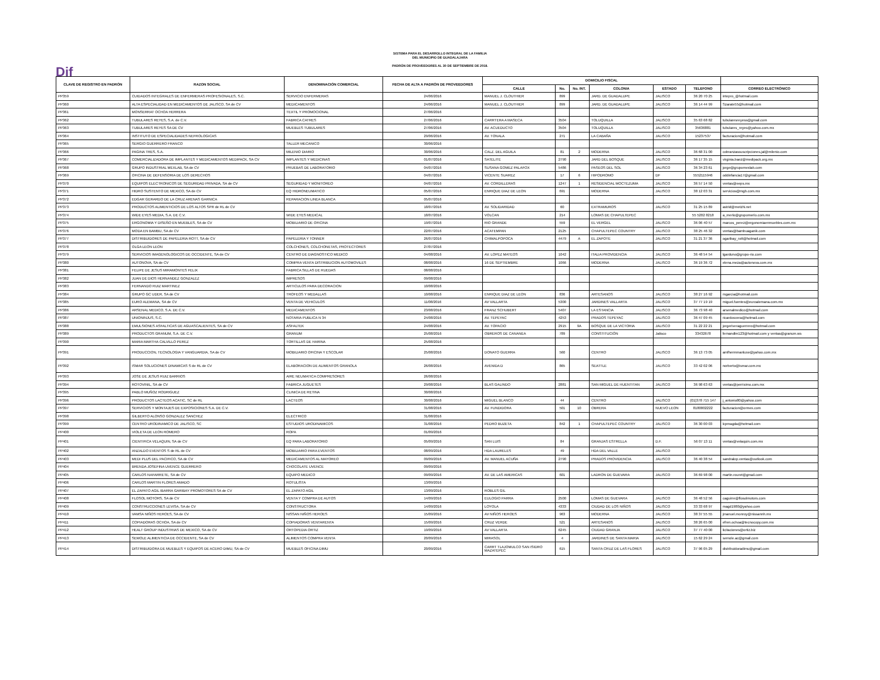Dif
SISTEMA PARA EL DESARROLLO INTEGRAL DE LA FAMILIA
DEL MUNICIPIO DE GUADALAJARA
PADRÓN DE PROVEEDORES AL 30 DE SEPTIEMBRE DE 2018.
| CLAVE DE REGISTRO EN PADRÓN | RAZON SOCIAL | DENOMINACIÓN COMERCIAL | FECHA DE ALTA A PADRÓN DE PROVEEDORES | DOMICILIO FISCAL | | | | | | |
| --- | --- | --- | --- | --- | --- | --- | --- | --- | --- | --- |
| | | | | CALLE | No. | No. INT. | COLONIA | ESTADO | TELEFONO | CORREO ELECTRÓNICO |
| PP359 | CUIDADOS INTEGRALES DE ENFERMERAS PROFESIONALES, S.C. | SERVICIO ENFERMERAS | 24/06/2016 | MANUEL J. CLOUTHIER | 899 | | JARD. DE GUADALUPE | JALISCO | 36 20 70 25 | intepro_@hotmail.com |
| PP360 | ALTA ESPECIALIDAD EN MEDICAMENTOS DE JALISCO, SA de CV | MEDICAMENTOS | 24/06/2016 | MANUEL J. CLOUTHIER | 899 | | JARD. DE GUADALUPE | JALISCO | 36 14 44 99 | Szarate55@hotmail.com |
| PP361 | MONSERRAT OCHOA HERRERA | TEXTIL Y PROMOCIONAL | 27/06/2016 | | | | | | | |
| PP362 | TUBULARES REYES, S.A. de C.V. | FABRICA CATRES | 27/06/2016 | CARRTERA A MASECA | 3504 | | TOLUQUILLA | JALISCO | 35 63 68 82 | tubularesreyess@gmail.com |
| PP363 | TUBULARES REYES SA DE CV | MUEBLES TUBULARES | 27/06/2016 | AV. ACUEDUCTO | 3504 | | TOLUQUILLA | JALISCO | 35636881 | tubulares_reyes@yahoo.com.mx |
| PP364 | INSTITUTO DE ESPECIALIDADES NEFROLOGICAS | | 29/06/2016 | AV. TONALA | 271 | | LA CABAÑA | JALISCO | 15237537 | facturacion@hotmail.com |
| PP365 | SERGIO GUERRERO FRANCO | TALLER MECANICO | 30/06/2016 | | | | | | | |
| PP366 | PAGINA TRES, S.A. | MILENIO DIARIO | 30/06/2016 | CALZ. DEL AGUILA | 81 | 2 | MODERNA | JALISCO | 36 68 31 00 | cobranzassuscripciones.jal@milenio.com |
| PP367 | COMERCIALIZADORA DE IMPLANTES Y MEDICAMENTOS MEDIPACK, SA CV | IMPLANTES Y MEDICINAS | 01/07/2016 | SATELITE | 2790 | | JARD DEL BOSQUE | JALISCO | 36 17 35 15 | virginia.baez@medipack.org.mx |
| PP368 | GRUPO INDUSTRIAL MEXLAB, SA de CV | PRUEBAS DE LABORATORIO | 04/07/2016 | SUSANA GOMEZ PALAFOX | 5486 | | PASEOS DEL SOL | JALISCO | 36 34 23 61 | jorge@grupomexlab.com |
| PP369 | OFICINA DE DEFENSORIA DE LOS DERECHOS | | 04/07/2016 | VICENTE SUAREZ | 17 | 6 | HIPODROMO | DF | 5552115946 | oddinfancia17@gmail.com |
| PP370 | EQUIPOS ELECTRONICOS DE SEGURIDAD PRIVADA, SA de CV | SEGURIDAD Y MONITOREO | 04/07/2016 | AV. CORDILLERAS | 1247 | 1 | RESIDENCIAL MOCTEZUMA | JALISCO | 36 57 14 50 | ventas@eeps.mx |
| PP371 | HIDRO SUSTENTO DE MEXICO, SA de CV | EQ HIDRONEUMATICO | 05/07/2016 | ENRIQUE DIAZ DE LEON | 691 | | MODERNA | JALISCO | 38 12 03 31 | servicios@mgb.com.mx |
| PP372 | EDGAR GERARDO DE LA CRUZ ARENAS GARNICA | REPARACION LINEA BLANCA | 05/07/2016 | | | | | | | |
| PP373 | PRODUCTOS ALIMENTICIOS DE LOS ALTOS SPR de RL de CV | | 18/07/2016 | AV. SOLIDARIDAD | 60 | | EXTRAMUROS | JALISCO | 31 25 15 89 | astrid@metzhi.net |
| PP374 | WIDE EYES MEDIA, S.A. DE C.V. | WIDE EYES MEDICAL | 18/07/2016 | VOLCAN | 214 | | LOMAS DE CHAPULTEPEC | | 55 5202 8218 | a_merlo@grupomerlo.com.mx |
| PP375 | ERGONOMIA Y DISEÑO EN MUEBLES, SA de CV | MOBILIARIO DE OFICINA | 19/07/2016 | RIO GRANDE | 559 | | EL VERGEL | JALISCO | 36 06 40 57 | marcos_perez@ergonomiaenmuebles.com.mx |
| PP376 | MODA EN BAMBU, SA de CV | | 22/07/2016 | ACATEMPAN | 2125 | | CHAPULTEPEC COUNTRY | JALISCO | 38 25 46 32 | ventas@bambuaganik.com |
| PP377 | DISTRIBUIDORES DE PAPELERIA ROTT, SA de CV | PAPELERIA Y TONNER | 26/07/2016 | CHIMALPOPOCA | 4479 | A | EL ZAPOTE | JALISCO | 31 21 37 36 | ogaribay_rott@hotmail.com |
| PP378 | OLGA LEON LEON | COLCHONES, COLCHONETAS, PROTECTORES | 27/07/2016 | | | | | | | |
| PP379 | SERVICIOS IMAGENOLOGICOS DE OCCIDENTE, SA de CV | CENTRO DE DIAGNOSTICO MEDICO | 04/08/2016 | AV. LOPEZ MATEOS | 1042 | | ITALIA PROVIDENCIA | JALISCO | 36 48 54 54 | lgarduno@grupo-rio.com |
| PP380 | AUTONOVA, SA de CV | COMPRA VENTA DISTRIBUCION AUTOMOVILES | 08/08/2016 | 16 DE SEPTIEMBRE | 1066 | | MODERNA | JALISCO | 36 19 36 72 | elena.meza@autonova.com.mx |
| PP381 | FELIPE DE JESUS MIRAMONTES FELIX | FABRICA SILLAS DE RUEDAS | 08/08/2016 | | | | | | | |
| PP382 | JUAN DE DIOS HERNANDEZ GONZALEZ | IMPRESOS | 09/08/2016 | | | | | | | |
| PP383 | FERNANDO RUIZ MARTINEZ | ARTICULOS PARA DECORACION | 10/08/2016 | | | | | | | |
| PP384 | GRUPO GC UDER, SA de CV | TROFEOS Y MEDALLAS | 10/08/2016 | ENRIQUE DIAZ DE LEON | 836 | | ARTESANOS | JALISCO | 38 27 16 92 | mgarcia@hotmail.com |
| PP385 | EURO ALEMANA, SA de CV | VENTA DE VEHICULOS | 11/08/2016 | AV VALLARTA | 5300 | | JARDINES VALLARTA | JALISCO | 37 77 19 19 | miguel.fuentes@euroalemana.com.mx |
| PP386 | ARSENAL MEDICO, S.A. DE C.V. | MEDICAMENTOS | 23/08/2016 | FRANZ SCHUBERT | 5407 | | LA ESTANCIA | JALISCO | 36 73 98 40 | arsenalmedico@hotmail.com |
| PP387 | UNIONINJUS, S.C. | NOTARIA PUBLICA N 34 | 24/08/2016 | AV. TEPEYAC | 4253 | | PRADOS TEPEYAC | JALISCO | 36 47 09 45 | ricardosvera@hotmail.com |
| PP388 | EMULSIONES ASFALTICAS DE AGUASCALIENTES, SA de CV | ASFALTEK | 24/08/2016 | AV. TOPACIO | 2915 | 9A | BOSQUE DE LA VICTORIA | JALISCO | 31 22 22 21 | jorgeriveraguerrero@hotmail.com |
| PP389 | PRODUCTOS GRANUM, S.A. DE C.V. | GRANUM | 25/08/2016 | OBREROS DE CANANEA | 789 | | CONSTITUCIÓN | Jalisco | 33432678 | fernandlm123@hotmail.com y ventas@granum.ws |
| PP390 | MARIA MARTHA CALVILLO PEREZ | TORTILLAS DE HARINA | 25/08/2016 | | | | | | | |
| PP391 | PRODUCCION, TECNOLOGIA Y VANGUARDIA, SA de CV | MOBILIARIO OFICINA Y ESCOLAR | 25/08/2016 | DONATO GUERRA | 560 | | CENTRO | JALISCO | 36 13 73 05 | amfhermmanluxe@yahoo.com.mx |
| PP392 | ISMAR SOLUCIONES DINAMICAS S de RL de CV | ELABORACION DE ALIMENTOS GRANOLA | 26/08/2016 | AVENIDA D | 865 | | SEATTLE | JALISCO | 33 42 02 06 | norberto@ismar.com.mx |
| PP393 | JOSE DE JESUS RUIZ BARRIOS | AIRE NEUMATICA COMPRESORES | 26/08/2016 | | | | | | | |
| PP394 | ROTOVINIL, SA de CV | FABRICA JUGUETES | 29/08/2016 | BLAS GALINDO | 2881 | | SAN MIGUEL DE HUENTITAN | JALISCO | 36 98 63 63 | ventas@perrisimo.com.mx |
| PP395 | PABLO MUÑOZ RODRIGUEZ | CLINICA DE RETINA | 30/08/2016 | | | | | | | |
| PP396 | PRODUCTOS LACTEOS ACATIC, SC de RL | LACTEOS | 30/08/2016 | MIGUEL BLANCO | 44 | | CENTRO | JALISCO | (01)378 715 147 | j_antonio80@yahoo.com |
| PP397 | SERVICIOS Y MONTAJES DE EXPOSICIONES S.A. DE C.V. | | 31/08/2016 | AV. FUNDIDORA | 501 | 10 | OBRERA | NUEVO LEON | 8180002222 | facturacion@ormex.com |
| PP398 | GILBERTO ALONSO GONZALEZ SANCHEZ | ELECTRICO | 31/08/2016 | | | | | | | |
| PP399 | CENTRO URODINAMICO DE JALISCO, SC | ESTUDIOS URODINAMICOS | 31/08/2016 | PEDRO BUZETA | 842 | 1 | CHAPULTEPEC COUNTRY | JALISCO | 36 30 00 03 | lcpmagda@hotmail.com |
| PP400 | VIOLETA DE LEON ROMERO | ROPA | 01/09/2016 | | | | | | | |
| PP401 | CIENTIFICA VELAQUIN, SA de CV | EQ PARA LABORATORIO | 05/09/2016 | SAN LUIS | 84 | | GRANJAS ESTRELLA | D.F. | 56 07 13 11 | ventas@velaquin.com.mx |
| PP402 | ANZALDO EVENTOS S de RL de CV | MOBILIARIO PARA EVENTOS | 08/09/2016 | HDA LAURELES | 49 | | HDA DEL VALLE | JALISCO | | |
| PP403 | MEDI PLUS DEL PACIFICO, SA de CV | MEDICAMENTOS AL MAYOREO | 09/09/2016 | AV. MANUEL ACUÑA | 2790 | | PRADOS PROVIDENCIA | JALISCO | 36 40 38 54 | sandralop.ventas@outlook.com |
| PP404 | BRENDA JOSEFINA UVENCE GUERRERO | CHOCOLATE UVENCE | 09/09/2016 | | | | | | | |
| PP405 | CARLOS NAFARRETE, SA de CV | EQUIPO MEDICO | 09/09/2016 | AV. DE LAS AMERICAS | 601 | | LADRON DE GUEVARA | JALISCO | 36 69 98 00 | martin.rouret@gmail.com |
| PP406 | CARLOS MARTIN FLORES AMADO | ROTULISTA | 13/09/2016 | | | | | | | |
| PP407 | EL ZAPATO AGIL IBARRA GARIBAY PROMOTORES SA de CV | EL ZAPATO AGIL | 13/09/2016 | ROBLES GIL | | | | | | |
| PP408 | FLOSOL MOTORS, SA de CV | VENTA Y COMPRA DE AUTOS | 14/09/2016 | EULOGIO PARRA | 2500 | | LOMAS DE GUEVARA | JALISCO | 36 48 52 56 | caguirre@flosolmotors.com |
| PP409 | CONSTRUCCIONES LEVISA, SA de CV | CONSTRUCTORA | 14/09/2016 | LOYOLA | 4333 | | CIUDAD DE LOS NIÑOS | JALISCO | 33 33 68 97 | magd1980@yahoo.com |
| PP410 | VAMSA NIÑOS HEROES, SA de CV | NISSAN NIÑOS HEROES | 15/09/2016 | AV NIÑOS HEROES | 963 | | MODERNA | JALISCO | 38 37 55 55 | jmanuel.monroy@nissannh.mx |
| PP411 | COPIADORAS OCHOA, SA de CV | COPIADORAS VENTARENTA | 15/09/2016 | CRUZ VERDE | 521 | | ARTESANOS | JALISCO | 38 26 65 00 | efren.ochoa@tecnocopy.com.mx |
| PP412 | HEALT GROUP INDUSTRIAS DE MEXICO, SA de CV | ORTOPEDIA ORTIZ | 19/09/2016 | AV VALLARTA | 6245 | | CIUDAD GRANJA | JALISCO | 37 77 40 00 | licitaciones@ortiz.biz |
| PP413 | SEMOLE ALIMENTICIA DE OCCIDENTE, SA de CV | ALIMENTOS COMPRA VENTA | 20/09/2016 | MIRASOL | 4 | | JARDINES DE SANTA MARIA | JALISCO | 15 62 29 24 | semole.ac@gmail.com |
| PP414 | DISTRIBUIDORA DE MUEBLES Y EQUIPOS DE ACERO DIMU, SA de CV | MUEBLES OFICINA DIMU | 20/09/2016 | CARRT TLAJOMULCO SAN ISIDRO MAZATEPEC | 615 | | SANTA CRUZ DE LAS FLORES | JALISCO | 37 96 05 29 | distribuidoradimu@gmail.com |